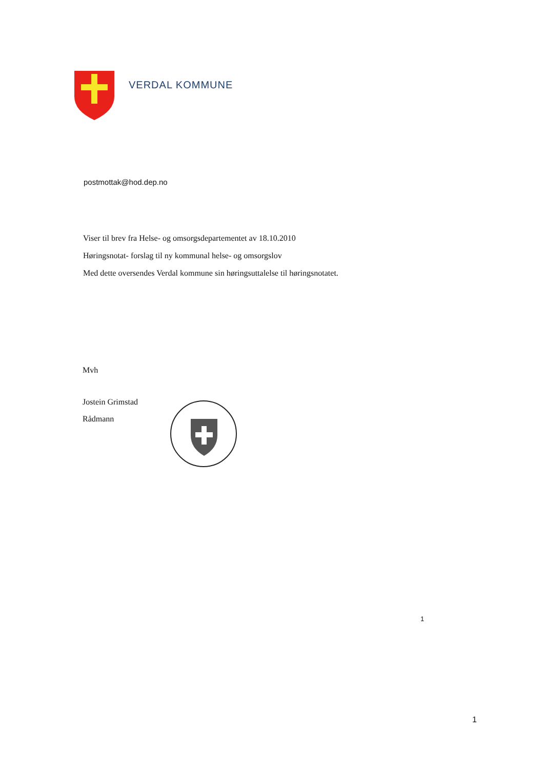VERDAL KOMMUNE
postmottak@hod.dep.no
Viser til brev fra Helse- og omsorgsdepartementet av 18.10.2010
Høringsnotat- forslag til ny kommunal helse- og omsorgslov
Med dette oversendes Verdal kommune sin høringsuttalelse til høringsnotatet.
Mvh
Jostein Grimstad
Rådmann
1
1